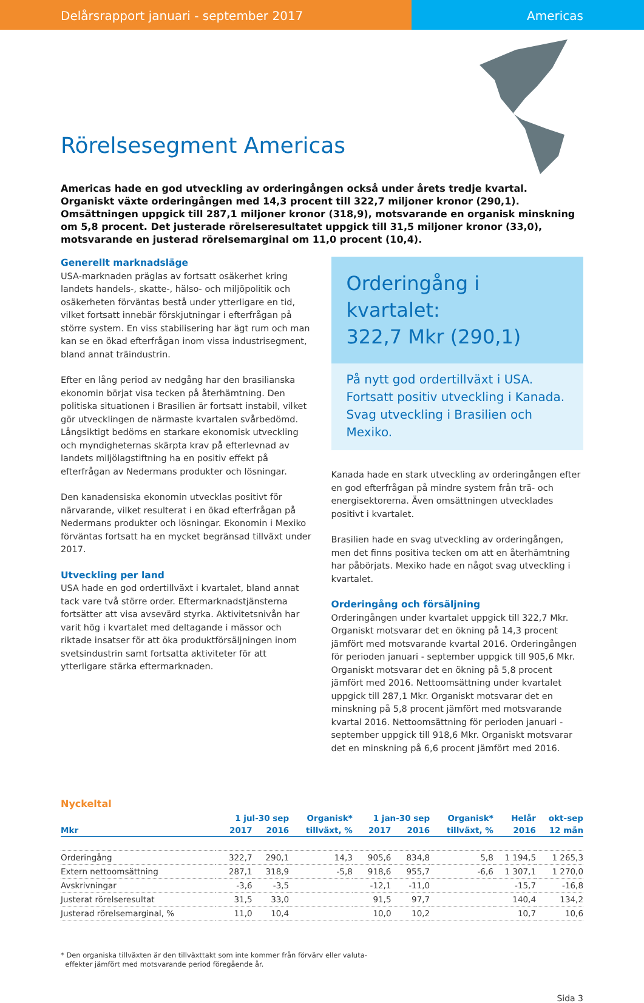Delårsrapport januari - september 2017
Americas
Rörelsesegment Americas
Americas hade en god utveckling av orderingången också under årets tredje kvartal. Organiskt växte orderingången med 14,3 procent till 322,7 miljoner kronor (290,1). Omsättningen uppgick till 287,1 miljoner kronor (318,9), motsvarande en organisk minskning om 5,8 procent. Det justerade rörelseresultatet uppgick till 31,5 miljoner kronor (33,0), motsvarande en justerad rörelsemarginal om 11,0 procent (10,4).
Generellt marknadsläge
USA-marknaden präglas av fortsatt osäkerhet kring landets handels-, skatte-, hälso- och miljöpolitik och osäkerheten förväntas bestå under ytterligare en tid, vilket fortsatt innebär förskjutningar i efterfrågan på större system. En viss stabilisering har ägt rum och man kan se en ökad efterfrågan inom vissa industrisegment, bland annat träindustrin.
Efter en lång period av nedgång har den brasilianska ekonomin börjat visa tecken på återhämtning. Den politiska situationen i Brasilien är fortsatt instabil, vilket gör utvecklingen de närmaste kvartalen svårbedömd. Långsiktigt bedöms en starkare ekonomisk utveckling och myndigheternas skärpta krav på efterlevnad av landets miljölagstiftning ha en positiv effekt på efterfrågan av Nedermans produkter och lösningar.
Den kanadensiska ekonomin utvecklas positivt för närvarande, vilket resulterat i en ökad efterfrågan på Nedermans produkter och lösningar. Ekonomin i Mexiko förväntas fortsatt ha en mycket begränsad tillväxt under 2017.
Utveckling per land
USA hade en god ordertillväxt i kvartalet, bland annat tack vare två större order. Eftermarknadstjänsterna fortsätter att visa avsevärd styrka. Aktivitetsnivån har varit hög i kvartalet med deltagande i mässor och riktade insatser för att öka produktförsäljningen inom svetsindustrin samt fortsatta aktiviteter för att ytterligare stärka eftermarknaden.
Orderingång i kvartalet:
322,7 Mkr (290,1)
På nytt god ordertillväxt i USA.
Fortsatt positiv utveckling i Kanada.
Svag utveckling i Brasilien och Mexiko.
Kanada hade en stark utveckling av orderingången efter en god efterfrågan på mindre system från trä- och energisektorerna. Även omsättningen utvecklades positivt i kvartalet.
Brasilien hade en svag utveckling av orderingången, men det finns positiva tecken om att en återhämtning har påbörjats. Mexiko hade en något svag utveckling i kvartalet.
Orderingång och försäljning
Orderingången under kvartalet uppgick till 322,7 Mkr. Organiskt motsvarar det en ökning på 14,3 procent jämfört med motsvarande kvartal 2016. Orderingången för perioden januari - september uppgick till 905,6 Mkr. Organiskt motsvarar det en ökning på 5,8 procent jämfört med 2016. Nettoomsättning under kvartalet uppgick till 287,1 Mkr. Organiskt motsvarar det en minskning på 5,8 procent jämfört med motsvarande kvartal 2016. Nettoomsättning för perioden januari - september uppgick till 918,6 Mkr. Organiskt motsvarar det en minskning på 6,6 procent jämfört med 2016.
Nyckeltal
| | 1 jul-30 sep | | Organisk* | 1 jan-30 sep | | Organisk* | Helår | okt-sep |
| --- | --- | --- | --- | --- | --- | --- | --- | --- |
| Mkr | 2017 | 2016 | tillväxt, % | 2017 | 2016 | tillväxt, % | 2016 | 12 mån |
| Orderingång | 322,7 | 290,1 | 14,3 | 905,6 | 834,8 | 5,8 | 1 194,5 | 1 265,3 |
| Extern nettoomsättning | 287,1 | 318,9 | -5,8 | 918,6 | 955,7 | -6,6 | 1 307,1 | 1 270,0 |
| Avskrivningar | -3,6 | -3,5 | | -12,1 | -11,0 | | -15,7 | -16,8 |
| Justerat rörelseresultat | 31,5 | 33,0 | | 91,5 | 97,7 | | 140,4 | 134,2 |
| Justerad rörelsemarginal, % | 11,0 | 10,4 | | 10,0 | 10,2 | | 10,7 | 10,6 |
* Den organiska tillväxten är den tillväxttakt som inte kommer från förvärv eller valuta-
effekter jämfört med motsvarande period föregående år.
Sida 3